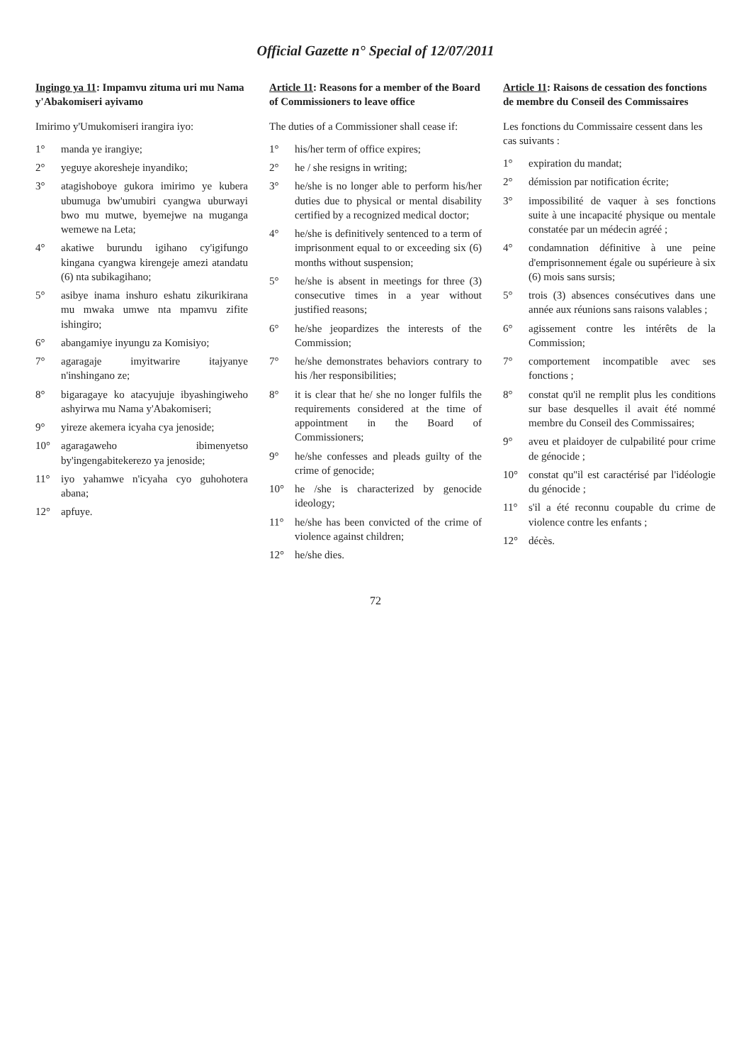Official Gazette n° Special of 12/07/2011
Ingingo ya 11: Impamvu zituma uri mu Nama y'Abakomiseri ayivamo
Imirimo y'Umukomiseri irangira iyo:
1° manda ye irangiye;
2° yeguye akoresheje inyandiko;
3° atagishoboye gukora imirimo ye kubera ubumuga bw'umubiri cyangwa uburwayi bwo mu mutwe, byemejwe na muganga wemewe na Leta;
4° akatiwe burundu igihano cy'igifungo kingana cyangwa kirengeje amezi atandatu (6) nta subikagihano;
5° asibye inama inshuro eshatu zikurikirana mu mwaka umwe nta mpamvu zifite ishingiro;
6° abangamiye inyungu za Komisiyo;
7° agaragaje imyitwarire itajyanye n'inshingano ze;
8° bigaragaye ko atacyujuje ibyashingiweho ashyirwa mu Nama y'Abakomiseri;
9° yireze akemera icyaha cya jenoside;
10° agaragaweho ibimenyetso by'ingengabitekerezo ya jenoside;
11° iyo yahamwe n'icyaha cyo guhohotera abana;
12° apfuye.
Article 11: Reasons for a member of the Board of Commissioners to leave office
The duties of a Commissioner shall cease if:
1° his/her term of office expires;
2° he / she resigns in writing;
3° he/she is no longer able to perform his/her duties due to physical or mental disability certified by a recognized medical doctor;
4° he/she is definitively sentenced to a term of imprisonment equal to or exceeding six (6) months without suspension;
5° he/she is absent in meetings for three (3) consecutive times in a year without justified reasons;
6° he/she jeopardizes the interests of the Commission;
7° he/she demonstrates behaviors contrary to his /her responsibilities;
8° it is clear that he/ she no longer fulfils the requirements considered at the time of appointment in the Board of Commissioners;
9° he/she confesses and pleads guilty of the crime of genocide;
10° he /she is characterized by genocide ideology;
11° he/she has been convicted of the crime of violence against children;
12° he/she dies.
Article 11: Raisons de cessation des fonctions de membre du Conseil des Commissaires
Les fonctions du Commissaire cessent dans les cas suivants :
1° expiration du mandat;
2° démission par notification écrite;
3° impossibilité de vaquer à ses fonctions suite à une incapacité physique ou mentale constatée par un médecin agréé ;
4° condamnation définitive à une peine d'emprisonnement égale ou supérieure à six (6) mois sans sursis;
5° trois (3) absences consécutives dans une année aux réunions sans raisons valables ;
6° agissement contre les intérêts de la Commission;
7° comportement incompatible avec ses fonctions ;
8° constat qu'il ne remplit plus les conditions sur base desquelles il avait été nommé membre du Conseil des Commissaires;
9° aveu et plaidoyer de culpabilité pour crime de génocide ;
10° constat qu''il est caractérisé par l'idéologie du génocide ;
11° s'il a été reconnu coupable du crime de violence contre les enfants ;
12° décès.
72